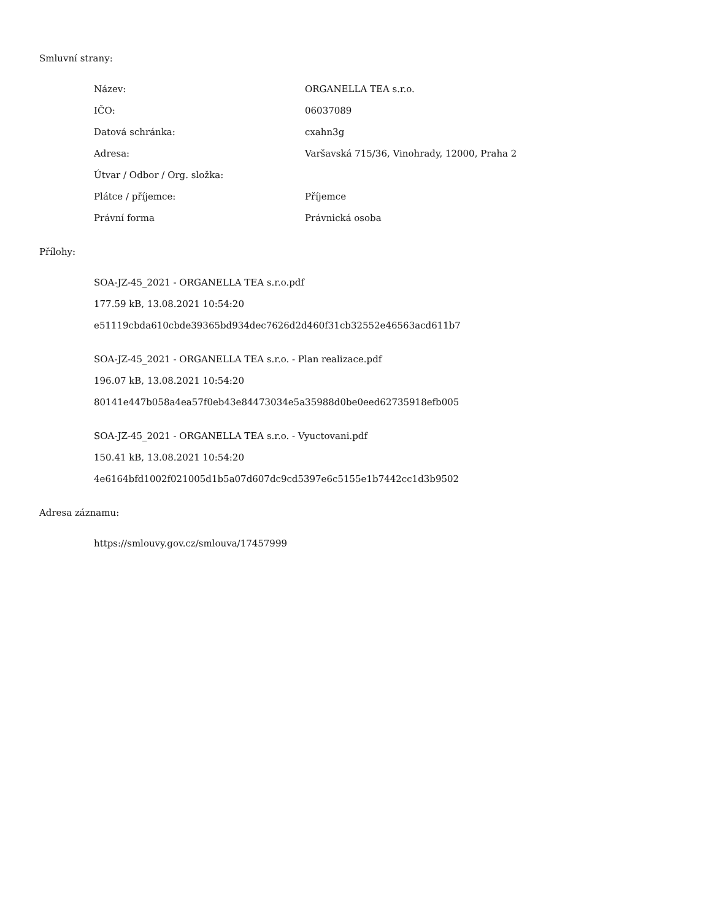Smluvní strany:
| Název: | ORGANELLA TEA s.r.o. |
| IČO: | 06037089 |
| Datová schránka: | cxahn3g |
| Adresa: | Varšavská 715/36, Vinohrady, 12000, Praha 2 |
| Útvar / Odbor / Org. složka: | |
| Plátce / příjemce: | Příjemce |
| Právní forma | Právnická osoba |
Přílohy:
SOA-JZ-45_2021 - ORGANELLA TEA s.r.o.pdf
177.59 kB, 13.08.2021 10:54:20
e51119cbda610cbde39365bd934dec7626d2d460f31cb32552e46563acd611b7
SOA-JZ-45_2021 - ORGANELLA TEA s.r.o. - Plan realizace.pdf
196.07 kB, 13.08.2021 10:54:20
80141e447b058a4ea57f0eb43e84473034e5a35988d0be0eed62735918efb005
SOA-JZ-45_2021 - ORGANELLA TEA s.r.o. - Vyuctovani.pdf
150.41 kB, 13.08.2021 10:54:20
4e6164bfd1002f021005d1b5a07d607dc9cd5397e6c5155e1b7442cc1d3b9502
Adresa záznamu:
https://smlouvy.gov.cz/smlouva/17457999